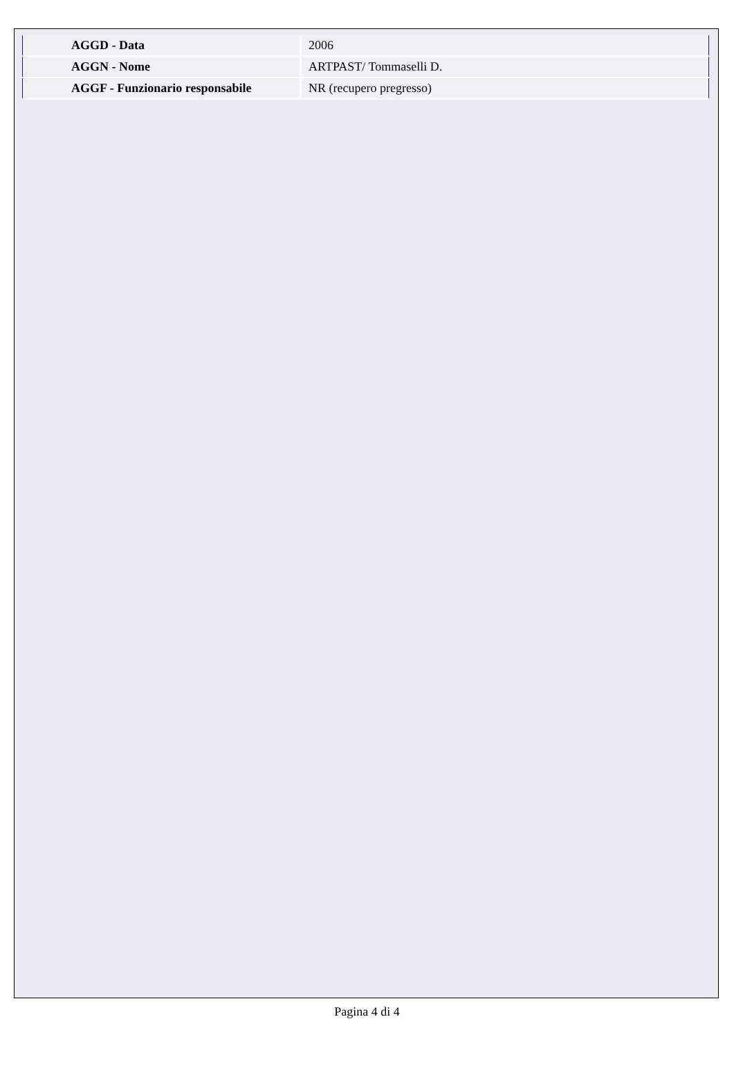| AGGD - Data | 2006 |
| AGGN - Nome | ARTPAST/ Tommaselli D. |
| AGGF - Funzionario responsabile | NR (recupero pregresso) |
Pagina 4 di 4